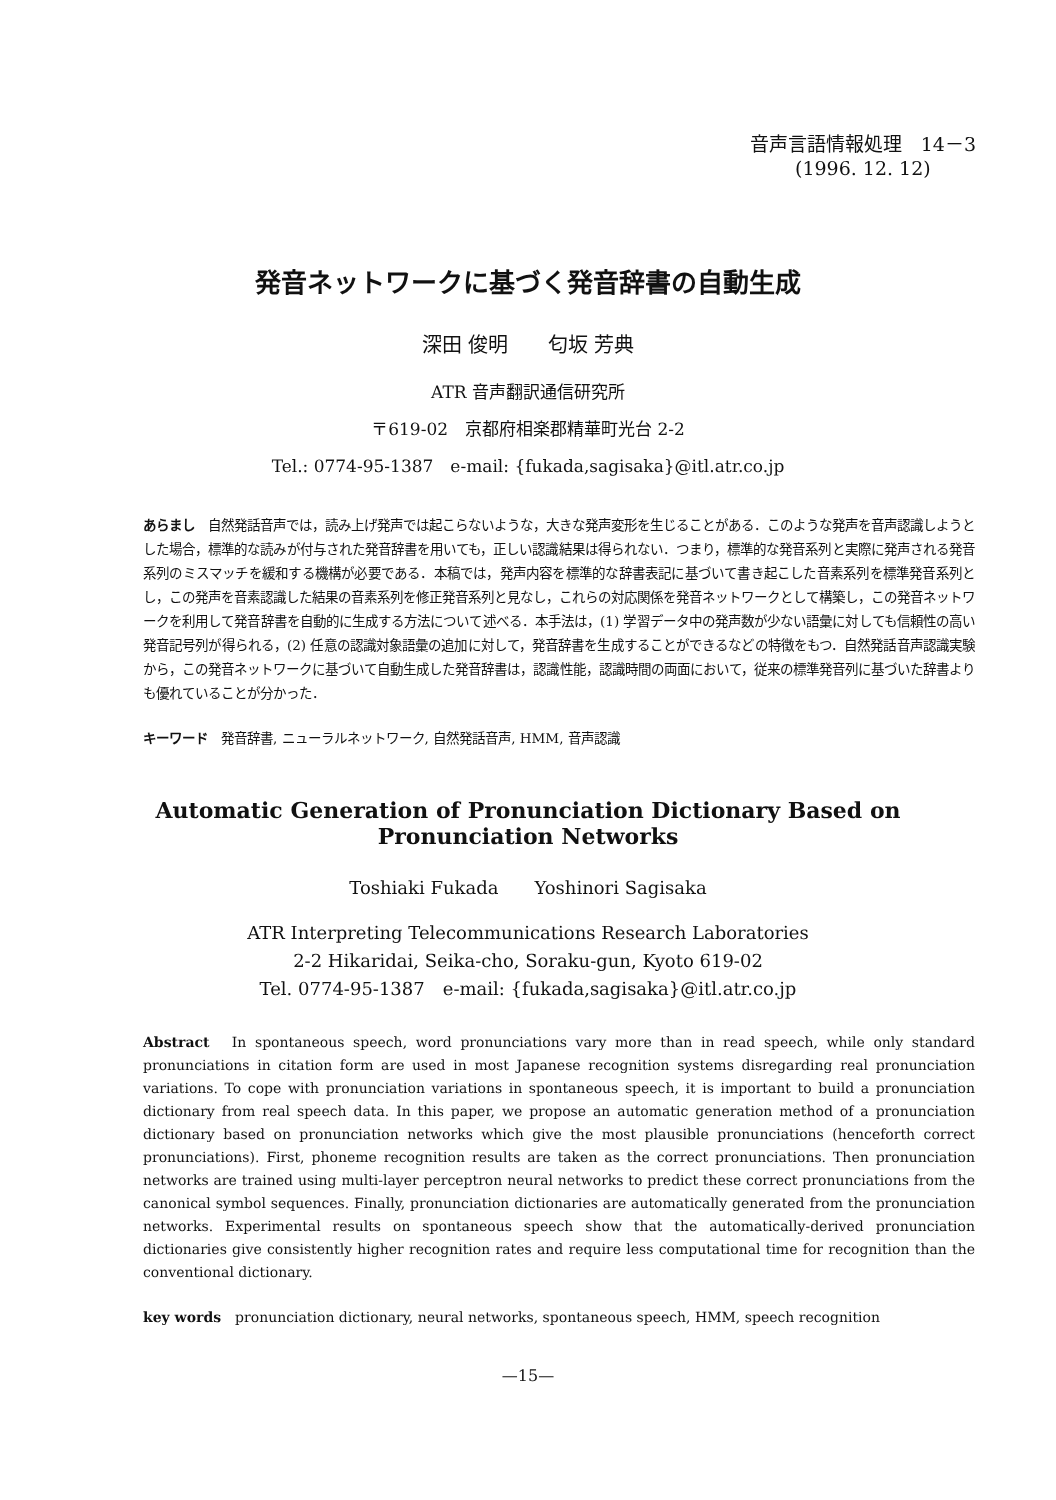音声言語情報処理　14－3
(1996. 12. 12)
発音ネットワークに基づく発音辞書の自動生成
深田 俊明　　匂坂 芳典
ATR 音声翻訳通信研究所
〒619-02　京都府相楽郡精華町光台 2-2
Tel.: 0774-95-1387　e-mail: {fukada,sagisaka}@itl.atr.co.jp
あらまし　自然発話音声では，読み上げ発声では起こらないような，大きな発声変形を生じることがある．このような発声を音声認識しようとした場合，標準的な読みが付与された発音辞書を用いても，正しい認識結果は得られない．つまり，標準的な発音系列と実際に発声される発音系列のミスマッチを緩和する機構が必要である．本稿では，発声内容を標準的な辞書表記に基づいて書き起こした音素系列を標準発音系列とし，この発声を音素認識した結果の音素系列を修正発音系列と見なし，これらの対応関係を発音ネットワークとして構築し，この発音ネットワークを利用して発音辞書を自動的に生成する方法について述べる．本手法は，(1) 学習データ中の発声数が少ない語彙に対しても信頼性の高い発音記号列が得られる，(2) 任意の認識対象語彙の追加に対して，発音辞書を生成することができるなどの特徴をもつ．自然発話音声認識実験から，この発音ネットワークに基づいて自動生成した発音辞書は，認識性能，認識時間の両面において，従来の標準発音列に基づいた辞書よりも優れていることが分かった．
キーワード　発音辞書, ニューラルネットワーク, 自然発話音声, HMM, 音声認識
Automatic Generation of Pronunciation Dictionary Based on
Pronunciation Networks
Toshiaki Fukada　　Yoshinori Sagisaka
ATR Interpreting Telecommunications Research Laboratories
2-2 Hikaridai, Seika-cho, Soraku-gun, Kyoto 619-02
Tel. 0774-95-1387　e-mail: {fukada,sagisaka}@itl.atr.co.jp
Abstract　In spontaneous speech, word pronunciations vary more than in read speech, while only standard pronunciations in citation form are used in most Japanese recognition systems disregarding real pronunciation variations. To cope with pronunciation variations in spontaneous speech, it is important to build a pronunciation dictionary from real speech data. In this paper, we propose an automatic generation method of a pronunciation dictionary based on pronunciation networks which give the most plausible pronunciations (henceforth correct pronunciations). First, phoneme recognition results are taken as the correct pronunciations. Then pronunciation networks are trained using multi-layer perceptron neural networks to predict these correct pronunciations from the canonical symbol sequences. Finally, pronunciation dictionaries are automatically generated from the pronunciation networks. Experimental results on spontaneous speech show that the automatically-derived pronunciation dictionaries give consistently higher recognition rates and require less computational time for recognition than the conventional dictionary.
key words　pronunciation dictionary, neural networks, spontaneous speech, HMM, speech recognition
—15—